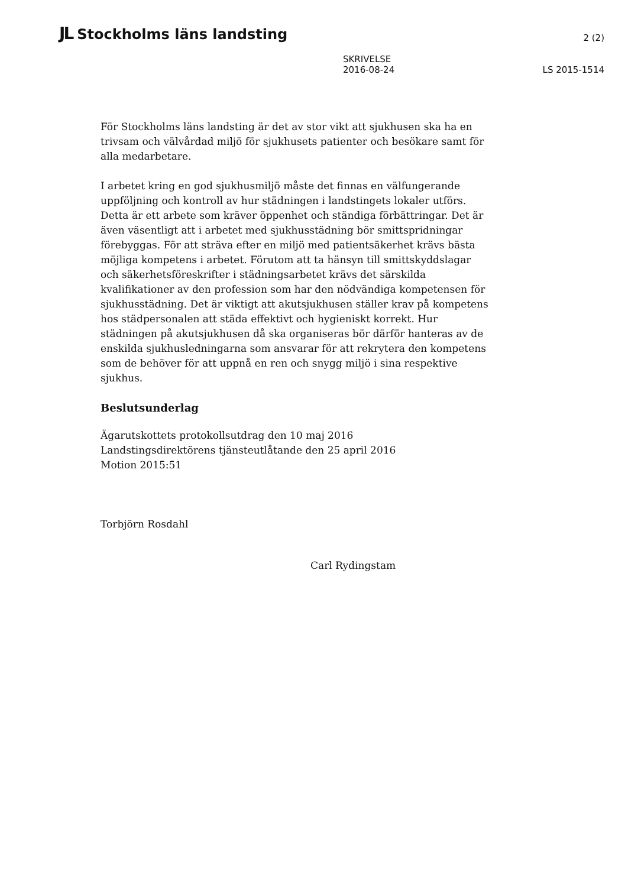JL Stockholms läns landsting
2 (2)
SKRIVELSE
2016-08-24
LS 2015-1514
För Stockholms läns landsting är det av stor vikt att sjukhusen ska ha en trivsam och välvårdad miljö för sjukhusets patienter och besökare samt för alla medarbetare.
I arbetet kring en god sjukhusmiljö måste det finnas en välfungerande uppföljning och kontroll av hur städningen i landstingets lokaler utförs. Detta är ett arbete som kräver öppenhet och ständiga förbättringar. Det är även väsentligt att i arbetet med sjukhusstädning bör smittspridningar förebyggas. För att sträva efter en miljö med patientsäkerhet krävs bästa möjliga kompetens i arbetet. Förutom att ta hänsyn till smittskyddslagar och säkerhetsföreskrifter i städningsarbetet krävs det särskilda kvalifikationer av den profession som har den nödvändiga kompetensen för sjukhusstädning. Det är viktigt att akutsjukhusen ställer krav på kompetens hos städpersonalen att städa effektivt och hygieniskt korrekt. Hur städningen på akutsjukhusen då ska organiseras bör därför hanteras av de enskilda sjukhusledningarna som ansvarar för att rekrytera den kompetens som de behöver för att uppnå en ren och snygg miljö i sina respektive sjukhus.
Beslutsunderlag
Ägarutskottets protokollsutdrag den 10 maj 2016
Landstingsdirektörens tjänsteutlåtande den 25 april 2016
Motion 2015:51
Torbjörn Rosdahl
Carl Rydingstam